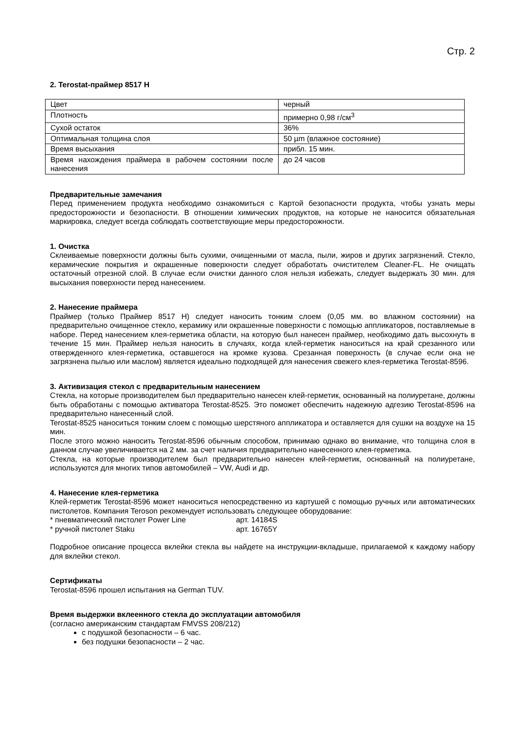Стр. 2
2. Terostat-праймер 8517 H
| Цвет | черный |
| Плотность | примерно 0,98 г/см<sup>3</sup> |
| Сухой остаток | 36% |
| Оптимальная толщина слоя | 50 µm (влажное состояние) |
| Время высыхания | прибл. 15 мин. |
| Время нахождения праймера в рабочем состоянии после нанесения | до 24 часов |
Предварительные замечания
Перед применением продукта необходимо ознакомиться с Картой безопасности продукта, чтобы узнать меры предосторожности и безопасности. В отношении химических продуктов, на которые не наносится обязательная маркировка, следует всегда соблюдать соответствующие меры предосторожности.
1. Очистка
Склеиваемые поверхности должны быть сухими, очищенными от масла, пыли, жиров и других загрязнений. Стекло, керамические покрытия и окрашенные поверхности следует обработать очистителем Cleaner-FL. Не очищать остаточный отрезной слой. В случае если очистки данного слоя нельзя избежать, следует выдержать 30 мин. для высыхания поверхности перед нанесением.
2. Нанесение праймера
Праймер (только Праймер 8517 H) следует наносить тонким слоем (0,05 мм. во влажном состоянии) на предварительно очищенное стекло, керамику или окрашенные поверхности с помощью аппликаторов, поставляемые в наборе. Перед нанесением клея-герметика области, на которую был нанесен праймер, необходимо дать высохнуть в течение 15 мин. Праймер нельзя наносить в случаях, когда клей-герметик наноситься на край срезанного или отвержденного клея-герметика, оставшегося на кромке кузова. Срезанная поверхность (в случае если она не загрязнена пылью или маслом) является идеально подходящей для нанесения свежего клея-герметика Terostat-8596.
3. Активизация стекол с предварительным нанесением
Стекла, на которые производителем был предварительно нанесен клей-герметик, основанный на полиуретане, должны быть обработаны с помощью активатора Terostat-8525. Это поможет обеспечить надежную адгезию Terostat-8596 на предварительно нанесенный слой.
Terostat-8525 наноситься тонким слоем с помощью шерстяного аппликатора и оставляется для сушки на воздухе на 15 мин.
После этого можно наносить Terostat-8596 обычным способом, принимаю однако во внимание, что толщина слоя в данном случае увеличивается на 2 мм. за счет наличия предварительно нанесенного клея-герметика.
Стекла, на которые производителем был предварительно нанесен клей-герметик, основанный на полиуретане, используются для многих типов автомобилей – VW, Audi и др.
4. Нанесение клея-герметика
Клей-герметик Terostat-8596 может наноситься непосредственно из картушей с помощью ручных или автоматических пистолетов. Компания Teroson рекомендует использовать следующее оборудование:
* пневматический пистолет Power Line арт. 14184S
* ручной пистолет Staku арт. 16765Y
Подробное описание процесса вклейки стекла вы найдете на инструкции-вкладыше, прилагаемой к каждому набору для вклейки стекол.
Сертификаты
Terostat-8596 прошел испытания на German TUV.
Время выдержки вклеенного стекла до эксплуатации автомобиля
(согласно американским стандартам FMVSS 208/212)
с подушкой безопасности – 6 час.
без подушки безопасности – 2 час.